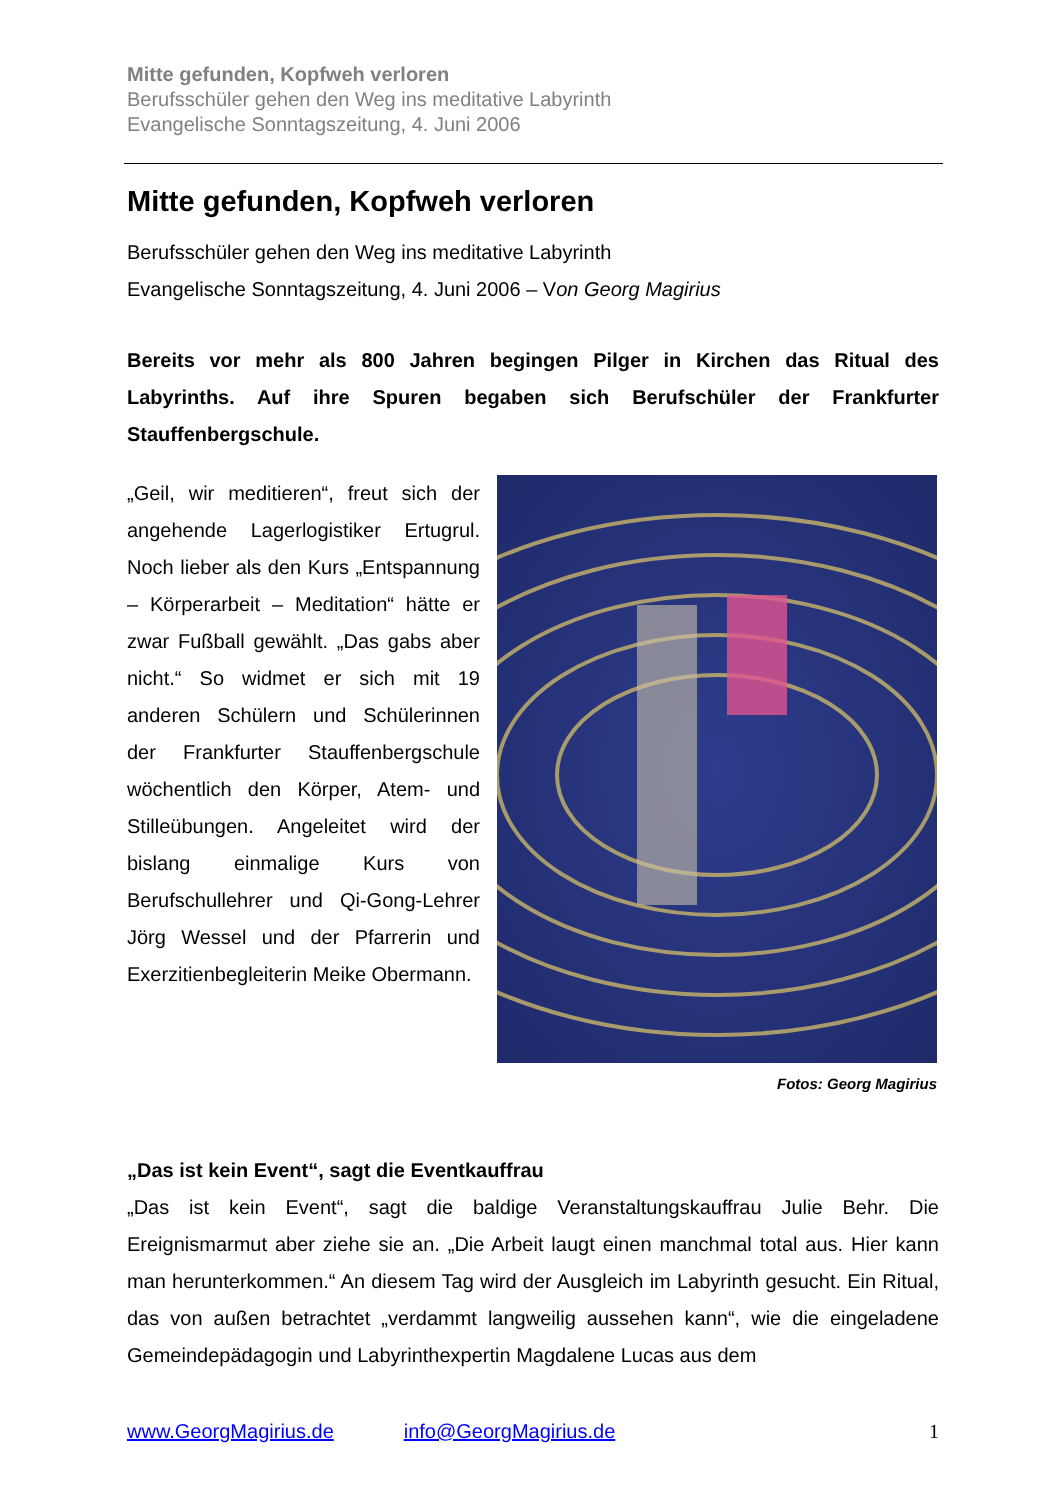Mitte gefunden, Kopfweh verloren
Berufsschüler gehen den Weg ins meditative Labyrinth
Evangelische Sonntagszeitung, 4. Juni 2006
Mitte gefunden, Kopfweh verloren
Berufsschüler gehen den Weg ins meditative Labyrinth
Evangelische Sonntagszeitung, 4. Juni 2006 – Von Georg Magirius
Bereits vor mehr als 800 Jahren begingen Pilger in Kirchen das Ritual des Labyrinths. Auf ihre Spuren begaben sich Berufschüler der Frankfurter Stauffenbergschule.
„Geil, wir meditieren“, freut sich der angehende Lagerlogistiker Ertugrul. Noch lieber als den Kurs „Entspannung – Körperarbeit – Meditation“ hätte er zwar Fußball gewählt. „Das gabs aber nicht.“ So widmet er sich mit 19 anderen Schülern und Schülerinnen der Frankfurter Stauffenbergschule wöchentlich den Körper, Atem- und Stilleübungen. Angeleitet wird der bislang einmalige Kurs von Berufschullehrer und Qi-Gong-Lehrer Jörg Wessel und der Pfarrerin und Exerzitienbegleiterin Meike Obermann.
Fotos: Georg Magirius
„Das ist kein Event“, sagt die Eventkauffrau
„Das ist kein Event“, sagt die baldige Veranstaltungskauffrau Julie Behr. Die Ereignismarmut aber ziehe sie an. „Die Arbeit laugt einen manchmal total aus. Hier kann man herunterkommen.“ An diesem Tag wird der Ausgleich im Labyrinth gesucht. Ein Ritual, das von außen betrachtet „verdammt langweilig aussehen kann“, wie die eingeladene Gemeindepädagogin und Labyrinthexpertin Magdalene Lucas aus dem
www.GeorgMagirius.de info@GeorgMagirius.de 1